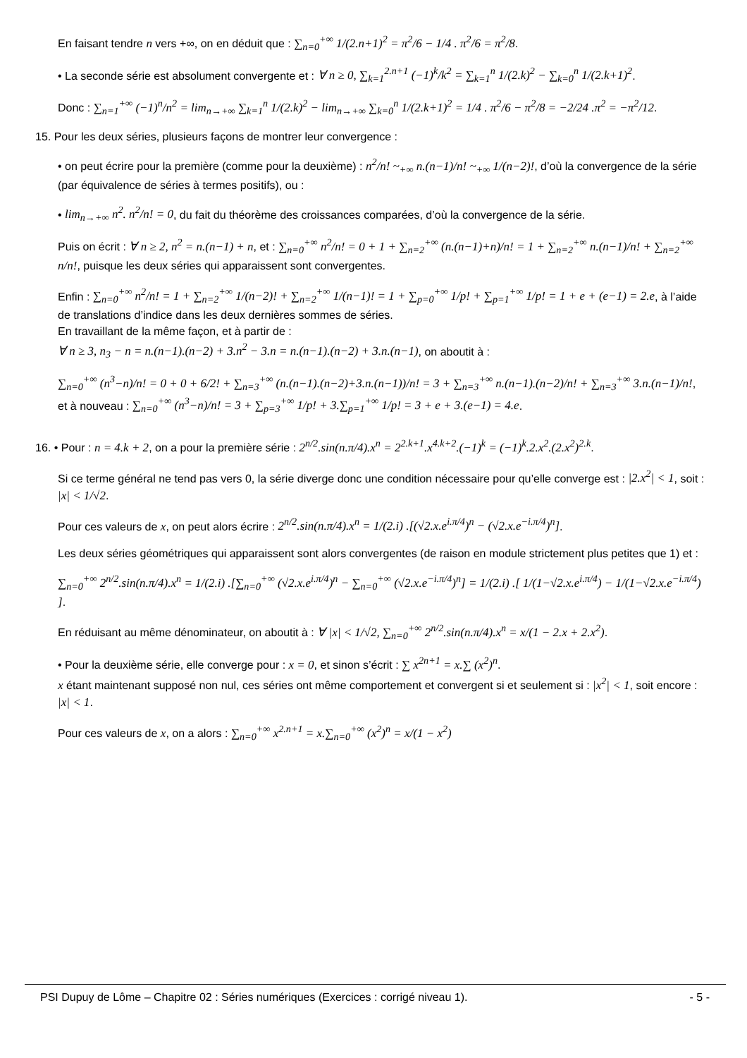En faisant tendre n vers +∞, on en déduit que : ∑<sub>n=0</sub><sup>+∞</sup> 1/(2.n+1)<sup>2</sup> = π<sup>2</sup>/6 − 1/4 . π<sup>2</sup>/6 = π<sup>2</sup>/8.
• La seconde série est absolument convergente et : ∀ n ≥ 0, ∑<sub>k=1</sub><sup>2.n+1</sup> (−1)<sup>k</sup>/k<sup>2</sup> = ∑<sub>k=1</sub><sup>n</sup> 1/(2.k)<sup>2</sup> − ∑<sub>k=0</sub><sup>n</sup> 1/(2.k+1)<sup>2</sup>.
Donc : ∑<sub>n=1</sub><sup>+∞</sup> (−1)<sup>n</sup>/n<sup>2</sup> = lim<sub>n→+∞</sub> ∑<sub>k=1</sub><sup>n</sup> 1/(2.k)<sup>2</sup> − lim<sub>n→+∞</sub> ∑<sub>k=0</sub><sup>n</sup> 1/(2.k+1)<sup>2</sup> = 1/4 . π<sup>2</sup>/6 − π<sup>2</sup>/8 = −2/24 .π<sup>2</sup> = −π<sup>2</sup>/12.
15. Pour les deux séries, plusieurs façons de montrer leur convergence :
• on peut écrire pour la première (comme pour la deuxième) : n<sup>2</sup>/n! ~<sub>+∞</sub> n.(n−1)/n! ~<sub>+∞</sub> 1/(n−2)!, d’où la convergence de la série (par équivalence de séries à termes positifs), ou :
• lim<sub>n→+∞</sub> n<sup>2</sup>. n<sup>2</sup>/n! = 0, du fait du théorème des croissances comparées, d’où la convergence de la série.
Puis on écrit : ∀ n ≥ 2, n<sup>2</sup> = n.(n−1) + n, et : ∑<sub>n=0</sub><sup>+∞</sup> n<sup>2</sup>/n! = 0 + 1 + ∑<sub>n=2</sub><sup>+∞</sup> (n.(n−1)+n)/n! = 1 + ∑<sub>n=2</sub><sup>+∞</sup> n.(n−1)/n! + ∑<sub>n=2</sub><sup>+∞</sup> n/n!, puisque les deux séries qui apparaissent sont convergentes.
Enfin : ∑<sub>n=0</sub><sup>+∞</sup> n<sup>2</sup>/n! = 1 + ∑<sub>n=2</sub><sup>+∞</sup> 1/(n−2)! + ∑<sub>n=2</sub><sup>+∞</sup> 1/(n−1)! = 1 + ∑<sub>p=0</sub><sup>+∞</sup> 1/p! + ∑<sub>p=1</sub><sup>+∞</sup> 1/p! = 1 + e + (e−1) = 2.e, à l’aide de translations d’indice dans les deux dernières sommes de séries.
En travaillant de la même façon, et à partir de :
∀ n ≥ 3, n<sub>3</sub> − n = n.(n−1).(n−2) + 3.n<sup>2</sup> − 3.n = n.(n−1).(n−2) + 3.n.(n−1), on aboutit à :
∑<sub>n=0</sub><sup>+∞</sup> (n<sup>3</sup>−n)/n! = 0 + 0 + 6/2! + ∑<sub>n=3</sub><sup>+∞</sup> (n.(n−1).(n−2)+3.n.(n−1))/n! = 3 + ∑<sub>n=3</sub><sup>+∞</sup> n.(n−1).(n−2)/n! + ∑<sub>n=3</sub><sup>+∞</sup> 3.n.(n−1)/n!, et à nouveau : ∑<sub>n=0</sub><sup>+∞</sup> (n<sup>3</sup>−n)/n! = 3 + ∑<sub>p=3</sub><sup>+∞</sup> 1/p! + 3.∑<sub>p=1</sub><sup>+∞</sup> 1/p! = 3 + e + 3.(e−1) = 4.e.
16. • Pour : n = 4.k + 2, on a pour la première série : 2<sup>n/2</sup>.sin(n.π/4).x<sup>n</sup> = 2<sup>2.k+1</sup>.x<sup>4.k+2</sup>.(−1)<sup>k</sup> = (−1)<sup>k</sup>.2.x<sup>2</sup>.(2.x<sup>2</sup>)<sup>2.k</sup>.
Si ce terme général ne tend pas vers 0, la série diverge donc une condition nécessaire pour qu’elle converge est : |2.x<sup>2</sup>| < 1, soit : |x| < 1/√2.
Pour ces valeurs de x, on peut alors écrire : 2<sup>n/2</sup>.sin(n.π/4).x<sup>n</sup> = 1/(2.i) .[(√2.x.e<sup>i.π/4</sup>)<sup>n</sup> − (√2.x.e<sup>−i.π/4</sup>)<sup>n</sup>].
Les deux séries géométriques qui apparaissent sont alors convergentes (de raison en module strictement plus petites que 1) et :
∑<sub>n=0</sub><sup>+∞</sup> 2<sup>n/2</sup>.sin(n.π/4).x<sup>n</sup> = 1/(2.i) .[∑<sub>n=0</sub><sup>+∞</sup> (√2.x.e<sup>i.π/4</sup>)<sup>n</sup> − ∑<sub>n=0</sub><sup>+∞</sup> (√2.x.e<sup>−i.π/4</sup>)<sup>n</sup>] = 1/(2.i) .[ 1/(1−√2.x.e<sup>i.π/4</sup>) − 1/(1−√2.x.e<sup>−i.π/4</sup>) ].
En réduisant au même dénominateur, on aboutit à : ∀ |x| < 1/√2, ∑<sub>n=0</sub><sup>+∞</sup> 2<sup>n/2</sup>.sin(n.π/4).x<sup>n</sup> = x/(1 − 2.x + 2.x<sup>2</sup>).
• Pour la deuxième série, elle converge pour : x = 0, et sinon s’écrit : ∑ x<sup>2n+1</sup> = x.∑ (x<sup>2</sup>)<sup>n</sup>.
x étant maintenant supposé non nul, ces séries ont même comportement et convergent si et seulement si : |x<sup>2</sup>| < 1, soit encore : |x| < 1.
Pour ces valeurs de x, on a alors : ∑<sub>n=0</sub><sup>+∞</sup> x<sup>2.n+1</sup> = x.∑<sub>n=0</sub><sup>+∞</sup> (x<sup>2</sup>)<sup>n</sup> = x/(1 − x<sup>2</sup>)
PSI Dupuy de Lôme – Chapitre 02 : Séries numériques (Exercices : corrigé niveau 1). - 5 -